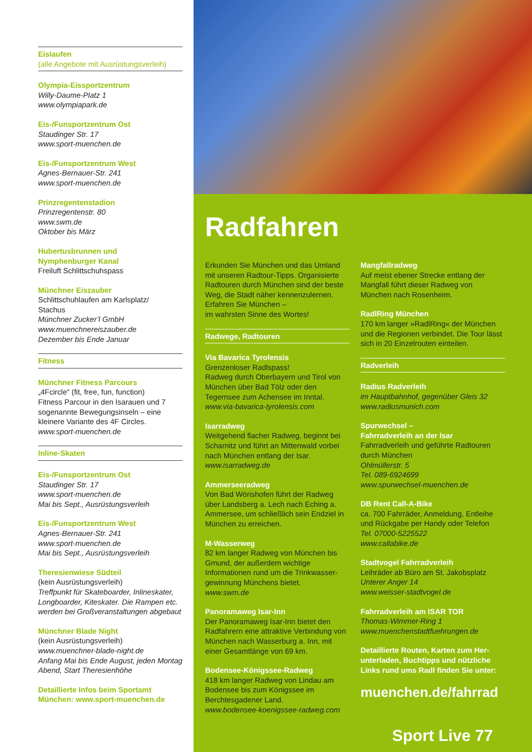Eislaufen
(alle Angebote mit Ausrüstungsverleih)
Olympia-Eissportzentrum
Willy-Daume-Platz 1
www.olympiapark.de
Eis-/Funsportzentrum Ost
Staudinger Str. 17
www.sport-muenchen.de
Eis-/Funsportzentrum West
Agnes-Bernauer-Str. 241
www.sport-muenchen.de
Prinzregentenstadion
Prinzregentenstr. 80
www.swm.de
Oktober bis März
Hubertusbrunnen und
Nymphenburger Kanal
Freiluft Schlittschuhspass
Münchner Eiszauber
Schlittschuhlaufen am Karlsplatz/
Stachus
Münchner Zucker’l GmbH
www.muenchnereiszauber.de
Dezember bis Ende Januar
Fitness
Münchner Fitness Parcours
„4Fcircle“ (fit, free, fun, function)
Fitness Parcour in den Isarauen und 7 sogenannte Bewegungsinseln – eine kleinere Variante des 4F Circles.
www.sport-muenchen.de
Inline-Skaten
Eis-/Funsportzentrum Ost
Staudinger Str. 17
www.sport-muenchen.de
Mai bis Sept., Ausrüstungsverleih
Eis-/Funsportzentrum West
Agnes-Bernauer-Str. 241
www.sport-muenchen.de
Mai bis Sept., Ausrüstungsverleih
Theresienwiese Südteil
(kein Ausrüstungsverleih)
Treffpunkt für Skateboarder, Inlineskater, Longboarder, Kiteskater. Die Rampen etc. werden bei Großveranstaltungen abgebaut
Münchner Blade Night
(kein Ausrüstungsverleih)
www.muenchner-blade-night.de
Anfang Mai bis Ende August, jeden Montag Abend, Start Theresienhöhe
Detaillierte Infos beim Sportamt München: www.sport-muenchen.de
Radfahren
Erkunden Sie München und das Umland mit unseren Radtour-Tipps. Organisierte Radtouren durch München sind der beste Weg, die Stadt näher kennenzulernen. Erfahren Sie München –
im wahrsten Sinne des Wortes!
Radwege, Radtouren
Via Bavarica Tyrolensis
Grenzenloser Radlspass!
Radweg durch Oberbayern und Tirol von München über Bad Tölz oder den Tegernsee zum Achensee im Inntal.
www.via-bavarica-tyrolensis.com
Isarradweg
Weitgehend flacher Radweg, beginnt bei Scharnitz und führt an Mittenwald vorbei nach München entlang der Isar.
www.isarradweg.de
Ammerseeradweg
Von Bad Wörishofen führt der Radweg über Landsberg a. Lech nach Eching a. Ammersee, um schließlich sein Endziel in München zu erreichen.
M-Wasserweg
82 km langer Radweg von München bis Gmund, der außerdem wichtige Informationen rund um die Trinkwasser­gewinnung Münchens bietet.
www.swm.de
Panoramaweg Isar-Inn
Der Panoramaweg Isar-Inn bietet den Radfahrern eine attraktive Verbindung von München nach Wasserburg a. Inn, mit einer Gesamtlänge von 69 km.
Bodensee-Königssee-Radweg
418 km langer Radweg von Lindau am Bodensee bis zum Königssee im Berchtesgadener Land.
www.bodensee-koenigssee-radweg.com
Mangfallradweg
Auf meist ebener Strecke entlang der Mangfall führt dieser Radweg von München nach Rosenheim.
RadlRing München
170 km langer »RadlRing« der München und die Regionen verbindet. Die Tour lässt sich in 20 Einzelrouten einteilen.
Radverleih
Radius Radverleih
im Hauptbahnhof, gegenüber Gleis 32
www.radiusmunich.com
Spurwechsel –
Fahrradverleih an der Isar
Fahrradverleih und geführte Radtouren durch München
Ohlmüllerstr. 5
Tel. 089-6924699
www.spurwechsel-muenchen.de
DB Rent Call-A-Bike
ca. 700 Fahrräder, Anmeldung, Entleihe und Rückgabe per Handy oder Telefon
Tel. 07000-5225522
www.callabike.de
Stadtvogel Fahrradverleih
Leihräder ab Büro am St. Jakobsplatz
Unterer Anger 14
www.weisser-stadtvogel.de
Fahrradverleih am ISAR TOR
Thomas-Wimmer-Ring 1
www.muenchenstadtfuehrungen.de
Detaillierte Routen, Karten zum Her­unterladen, Buchtipps und nützliche Links rund ums Radl finden Sie unter:
muenchen.de/fahrrad
Sport Live 77